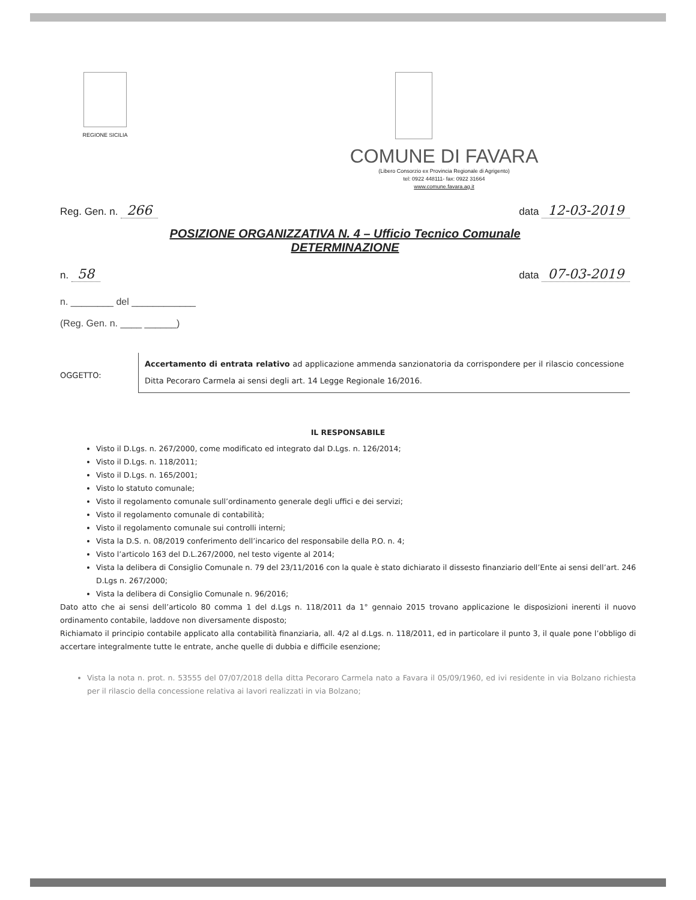REGIONE SICILIA
COMUNE DI FAVARA
(Libero Consorzio ex Provincia Regionale di Agrigento)
tel: 0922 448111- fax: 0922 31664
www.comune.favara.ag.it
Reg. Gen. n. 266 data 12-03-2019
POSIZIONE ORGANIZZATIVA N. 4 – Ufficio Tecnico Comunale
DETERMINAZIONE
n. 58 data 07-03-2019
n. ________ del ____________
(Reg. Gen. n. ____ ______)
OGGETTO:
Accertamento di entrata relativo ad applicazione ammenda sanzionatoria da corrispondere per il rilascio concessione Ditta Pecoraro Carmela ai sensi degli art. 14 Legge Regionale 16/2016.
IL RESPONSABILE
Visto il D.Lgs. n. 267/2000, come modificato ed integrato dal D.Lgs. n. 126/2014;
Visto il D.Lgs. n. 118/2011;
Visto il D.Lgs. n. 165/2001;
Visto lo statuto comunale;
Visto il regolamento comunale sull’ordinamento generale degli uffici e dei servizi;
Visto il regolamento comunale di contabilità;
Visto il regolamento comunale sui controlli interni;
Vista la D.S. n. 08/2019 conferimento dell’incarico del responsabile della P.O. n. 4;
Visto l’articolo 163 del D.L.267/2000, nel testo vigente al 2014;
Vista la delibera di Consiglio Comunale n. 79 del 23/11/2016 con la quale è stato dichiarato il dissesto finanziario dell’Ente ai sensi dell’art. 246 D.Lgs n. 267/2000;
Vista la delibera di Consiglio Comunale n. 96/2016;
Dato atto che ai sensi dell’articolo 80 comma 1 del d.Lgs n. 118/2011 da 1° gennaio 2015 trovano applicazione le disposizioni inerenti il nuovo ordinamento contabile, laddove non diversamente disposto;
Richiamato il principio contabile applicato alla contabilità finanziaria, all. 4/2 al d.Lgs. n. 118/2011, ed in particolare il punto 3, il quale pone l’obbligo di accertare integralmente tutte le entrate, anche quelle di dubbia e difficile esenzione;
Vista la nota n. prot. n. 53555 del 07/07/2018 della ditta Pecoraro Carmela nato a Favara il 05/09/1960, ed ivi residente in via Bolzano richiesta per il rilascio della concessione relativa ai lavori realizzati in via Bolzano;